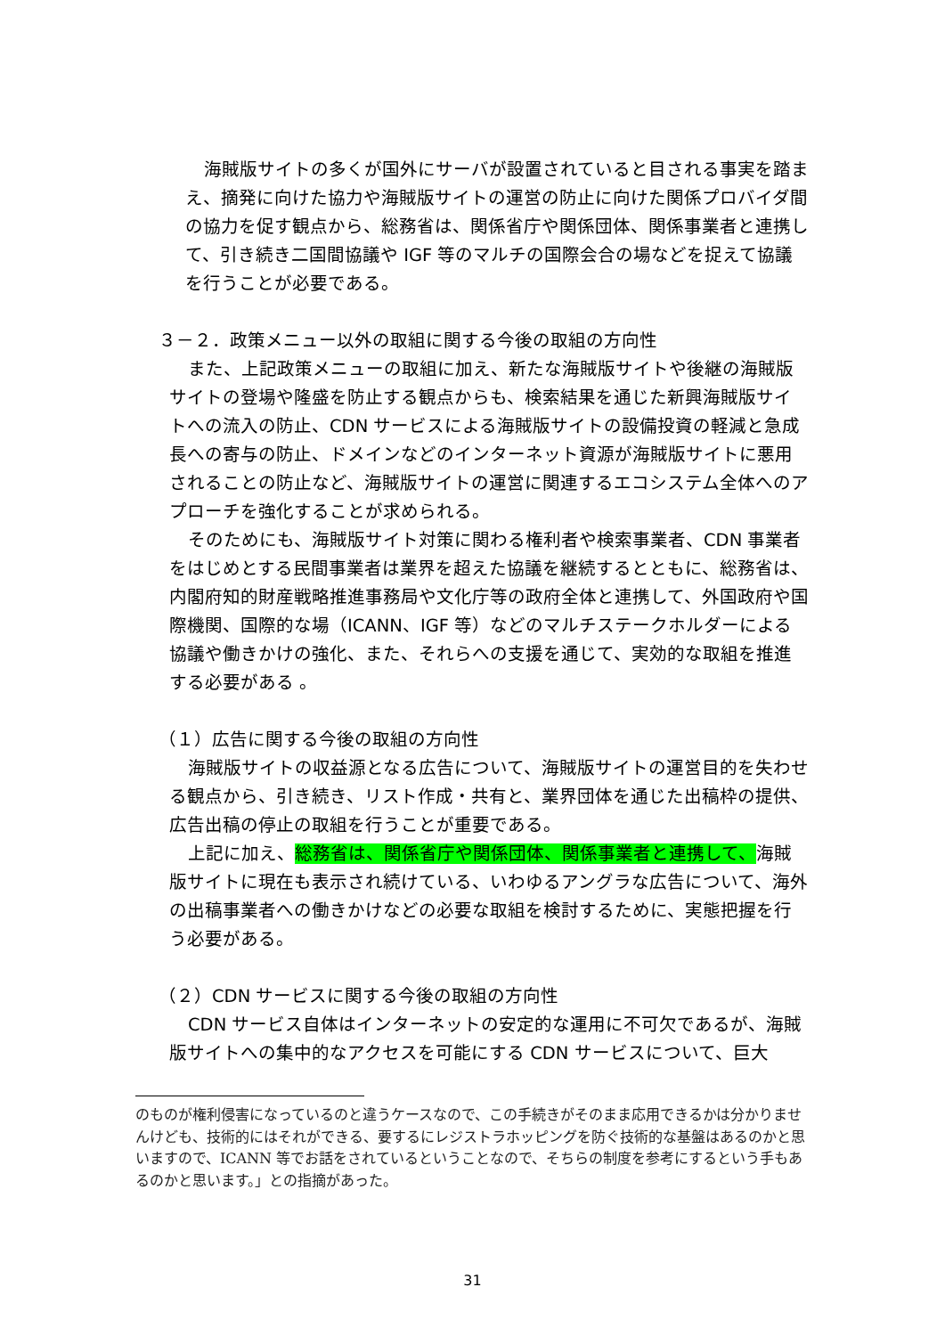海賊版サイトの多くが国外にサーバが設置されていると目される事実を踏まえ、摘発に向けた協力や海賊版サイトの運営の防止に向けた関係プロバイダ間の協力を促す観点から、総務省は、関係省庁や関係団体、関係事業者と連携して、引き続き二国間協議や IGF 等のマルチの国際会合の場などを捉えて協議を行うことが必要である。
３－２．政策メニュー以外の取組に関する今後の取組の方向性
また、上記政策メニューの取組に加え、新たな海賊版サイトや後継の海賊版サイトの登場や隆盛を防止する観点からも、検索結果を通じた新興海賊版サイトへの流入の防止、CDN サービスによる海賊版サイトの設備投資の軽減と急成長への寄与の防止、ドメインなどのインターネット資源が海賊版サイトに悪用されることの防止など、海賊版サイトの運営に関連するエコシステム全体へのアプローチを強化することが求められる。
そのためにも、海賊版サイト対策に関わる権利者や検索事業者、CDN 事業者をはじめとする民間事業者は業界を超えた協議を継続するとともに、総務省は、内閣府知的財産戦略推進事務局や文化庁等の政府全体と連携して、外国政府や国際機関、国際的な場（ICANN、IGF 等）などのマルチステークホルダーによる協議や働きかけの強化、また、それらへの支援を通じて、実効的な取組を推進する必要がある 。
（１）広告に関する今後の取組の方向性
海賊版サイトの収益源となる広告について、海賊版サイトの運営目的を失わせる観点から、引き続き、リスト作成・共有と、業界団体を通じた出稿枠の提供、広告出稿の停止の取組を行うことが重要である。
上記に加え、総務省は、関係省庁や関係団体、関係事業者と連携して、海賊版サイトに現在も表示され続けている、いわゆるアングラな広告について、海外の出稿事業者への働きかけなどの必要な取組を検討するために、実態把握を行う必要がある。
（２）CDN サービスに関する今後の取組の方向性
CDN サービス自体はインターネットの安定的な運用に不可欠であるが、海賊版サイトへの集中的なアクセスを可能にする CDN サービスについて、巨大
のものが権利侵害になっているのと違うケースなので、この手続きがそのまま応用できるかは分かりませんけども、技術的にはそれができる、要するにレジストラホッピングを防ぐ技術的な基盤はあるのかと思いますので、ICANN 等でお話をされているということなので、そちらの制度を参考にするという手もあるのかと思います。」との指摘があった。
31